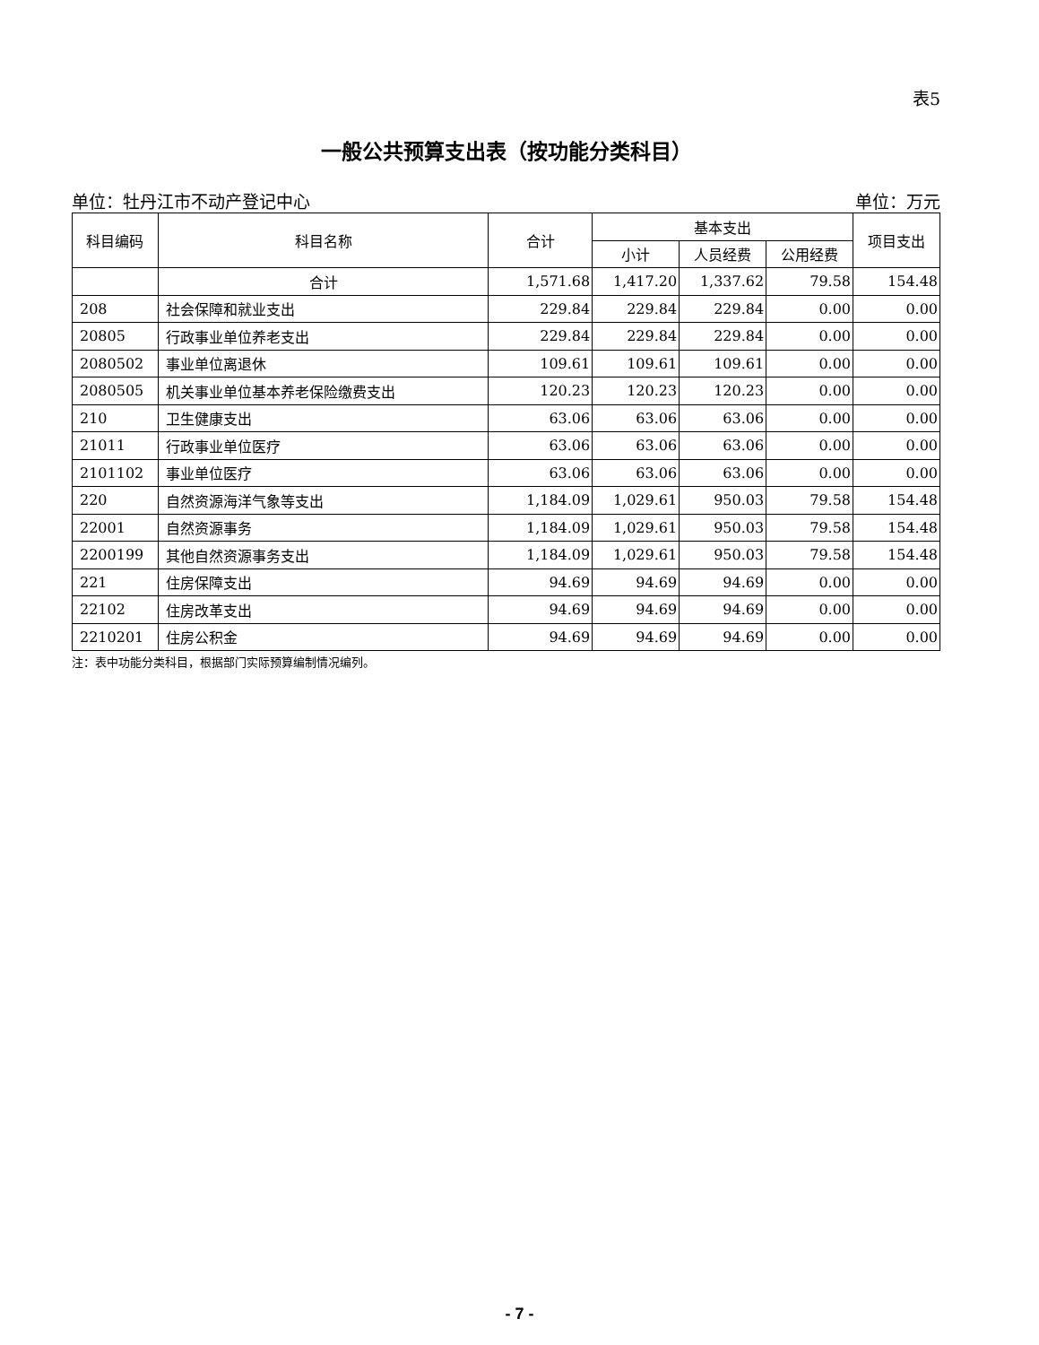表5
一般公共预算支出表（按功能分类科目）
单位：牡丹江市不动产登记中心 单位：万元
| 科目编码 | 科目名称 | 合计 | 基本支出 | | | 项目支出 |
| --- | --- | --- | --- | --- | --- | --- |
| | | | 小计 | 人员经费 | 公用经费 | |
| | 合计 | 1,571.68 | 1,417.20 | 1,337.62 | 79.58 | 154.48 |
| 208 | 社会保障和就业支出 | 229.84 | 229.84 | 229.84 | 0.00 | 0.00 |
| 20805 | 行政事业单位养老支出 | 229.84 | 229.84 | 229.84 | 0.00 | 0.00 |
| 2080502 | 事业单位离退休 | 109.61 | 109.61 | 109.61 | 0.00 | 0.00 |
| 2080505 | 机关事业单位基本养老保险缴费支出 | 120.23 | 120.23 | 120.23 | 0.00 | 0.00 |
| 210 | 卫生健康支出 | 63.06 | 63.06 | 63.06 | 0.00 | 0.00 |
| 21011 | 行政事业单位医疗 | 63.06 | 63.06 | 63.06 | 0.00 | 0.00 |
| 2101102 | 事业单位医疗 | 63.06 | 63.06 | 63.06 | 0.00 | 0.00 |
| 220 | 自然资源海洋气象等支出 | 1,184.09 | 1,029.61 | 950.03 | 79.58 | 154.48 |
| 22001 | 自然资源事务 | 1,184.09 | 1,029.61 | 950.03 | 79.58 | 154.48 |
| 2200199 | 其他自然资源事务支出 | 1,184.09 | 1,029.61 | 950.03 | 79.58 | 154.48 |
| 221 | 住房保障支出 | 94.69 | 94.69 | 94.69 | 0.00 | 0.00 |
| 22102 | 住房改革支出 | 94.69 | 94.69 | 94.69 | 0.00 | 0.00 |
| 2210201 | 住房公积金 | 94.69 | 94.69 | 94.69 | 0.00 | 0.00 |
注：表中功能分类科目，根据部门实际预算编制情况编列。
- 7 -